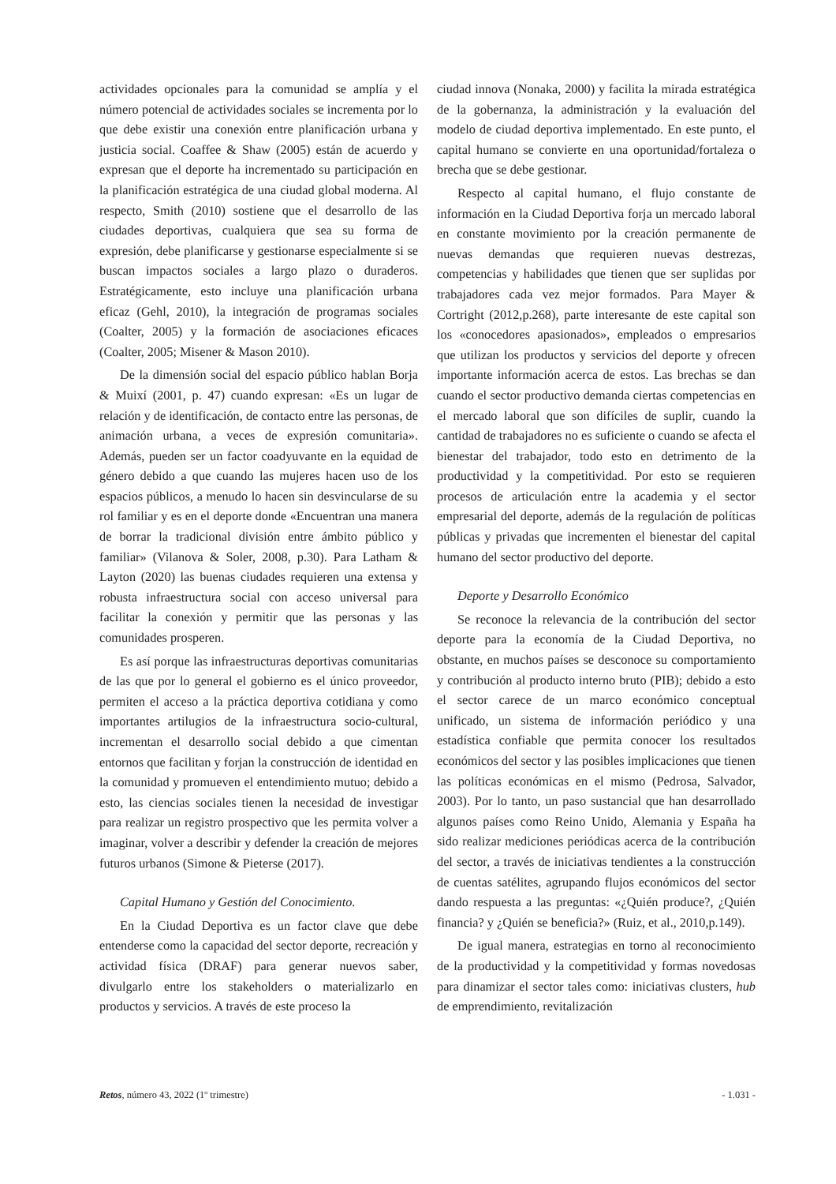actividades opcionales para la comunidad se amplía y el número potencial de actividades sociales se incrementa por lo que debe existir una conexión entre planificación urbana y justicia social. Coaffee & Shaw (2005) están de acuerdo y expresan que el deporte ha incrementado su participación en la planificación estratégica de una ciudad global moderna. Al respecto, Smith (2010) sostiene que el desarrollo de las ciudades deportivas, cualquiera que sea su forma de expresión, debe planificarse y gestionarse especialmente si se buscan impactos sociales a largo plazo o duraderos. Estratégicamente, esto incluye una planificación urbana eficaz (Gehl, 2010), la integración de programas sociales (Coalter, 2005) y la formación de asociaciones eficaces (Coalter, 2005; Misener & Mason 2010).
De la dimensión social del espacio público hablan Borja & Muixí (2001, p. 47) cuando expresan: «Es un lugar de relación y de identificación, de contacto entre las personas, de animación urbana, a veces de expresión comunitaria». Además, pueden ser un factor coadyuvante en la equidad de género debido a que cuando las mujeres hacen uso de los espacios públicos, a menudo lo hacen sin desvincularse de su rol familiar y es en el deporte donde «Encuentran una manera de borrar la tradicional división entre ámbito público y familiar» (Vilanova & Soler, 2008, p.30). Para Latham & Layton (2020) las buenas ciudades requieren una extensa y robusta infraestructura social con acceso universal para facilitar la conexión y permitir que las personas y las comunidades prosperen.
Es así porque las infraestructuras deportivas comunitarias de las que por lo general el gobierno es el único proveedor, permiten el acceso a la práctica deportiva cotidiana y como importantes artilugios de la infraestructura socio-cultural, incrementan el desarrollo social debido a que cimentan entornos que facilitan y forjan la construcción de identidad en la comunidad y promueven el entendimiento mutuo; debido a esto, las ciencias sociales tienen la necesidad de investigar para realizar un registro prospectivo que les permita volver a imaginar, volver a describir y defender la creación de mejores futuros urbanos (Simone & Pieterse (2017).
Capital Humano y Gestión del Conocimiento.
En la Ciudad Deportiva es un factor clave que debe entenderse como la capacidad del sector deporte, recreación y actividad física (DRAF) para generar nuevos saber, divulgarlo entre los stakeholders o materializarlo en productos y servicios. A través de este proceso la
ciudad innova (Nonaka, 2000) y facilita la mirada estratégica de la gobernanza, la administración y la evaluación del modelo de ciudad deportiva implementado. En este punto, el capital humano se convierte en una oportunidad/fortaleza o brecha que se debe gestionar.
Respecto al capital humano, el flujo constante de información en la Ciudad Deportiva forja un mercado laboral en constante movimiento por la creación permanente de nuevas demandas que requieren nuevas destrezas, competencias y habilidades que tienen que ser suplidas por trabajadores cada vez mejor formados. Para Mayer & Cortright (2012,p.268), parte interesante de este capital son los «conocedores apasionados», empleados o empresarios que utilizan los productos y servicios del deporte y ofrecen importante información acerca de estos. Las brechas se dan cuando el sector productivo demanda ciertas competencias en el mercado laboral que son difíciles de suplir, cuando la cantidad de trabajadores no es suficiente o cuando se afecta el bienestar del trabajador, todo esto en detrimento de la productividad y la competitividad. Por esto se requieren procesos de articulación entre la academia y el sector empresarial del deporte, además de la regulación de políticas públicas y privadas que incrementen el bienestar del capital humano del sector productivo del deporte.
Deporte y Desarrollo Económico
Se reconoce la relevancia de la contribución del sector deporte para la economía de la Ciudad Deportiva, no obstante, en muchos países se desconoce su comportamiento y contribución al producto interno bruto (PIB); debido a esto el sector carece de un marco económico conceptual unificado, un sistema de información periódico y una estadística confiable que permita conocer los resultados económicos del sector y las posibles implicaciones que tienen las políticas económicas en el mismo (Pedrosa, Salvador, 2003). Por lo tanto, un paso sustancial que han desarrollado algunos países como Reino Unido, Alemania y España ha sido realizar mediciones periódicas acerca de la contribución del sector, a través de iniciativas tendientes a la construcción de cuentas satélites, agrupando flujos económicos del sector dando respuesta a las preguntas: «¿Quién produce?, ¿Quién financia? y ¿Quién se beneficia?» (Ruiz, et al., 2010,p.149).
De igual manera, estrategias en torno al reconocimiento de la productividad y la competitividad y formas novedosas para dinamizar el sector tales como: iniciativas clusters, hub de emprendimiento, revitalización
Retos, número 43, 2022 (1º trimestre) - 1.031 -